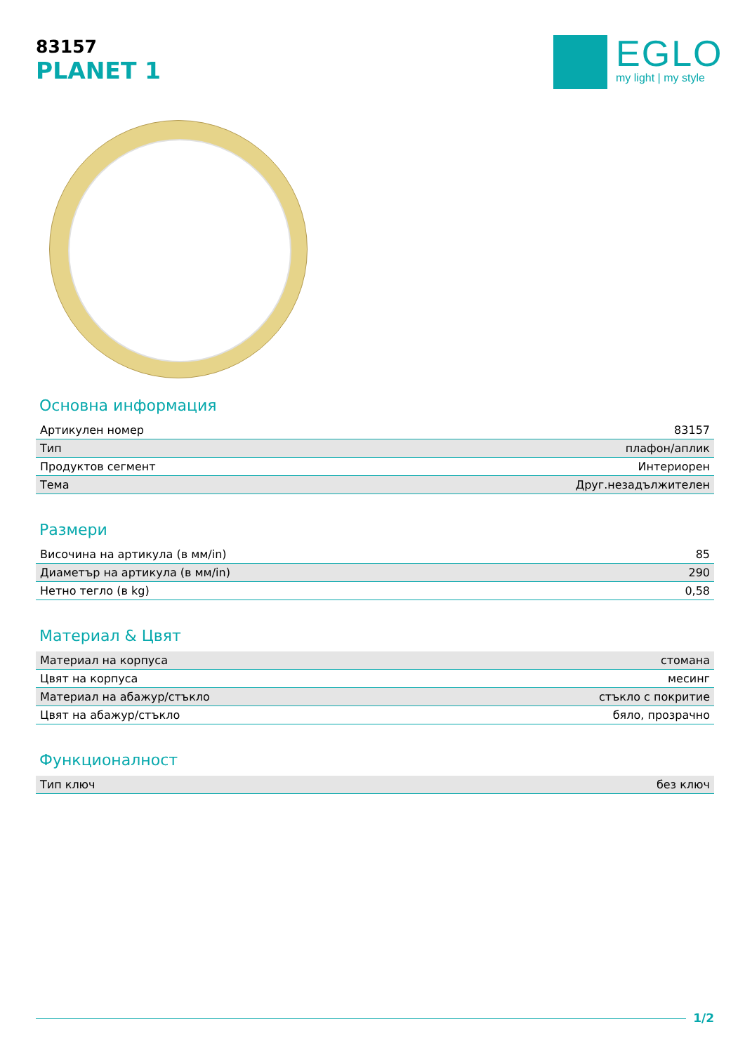83157
PLANET 1
EGLO
my light | my style
Основна информация
| Артикулен номер | 83157 |
| Тип | плафон/аплик |
| Продуктов сегмент | Интериорен |
| Тема | Друг.незадължителен |
Размери
| Височина на артикула (в мм/in) | 85 |
| Диаметър на артикула (в мм/in) | 290 |
| Нетно тегло (в kg) | 0,58 |
Материал & Цвят
| Материал на корпуса | стомана |
| Цвят на корпуса | месинг |
| Материал на абажур/стъкло | стъкло с покритие |
| Цвят на абажур/стъкло | бяло, прозрачно |
Функционалност
| Тип ключ | без ключ |
1/2